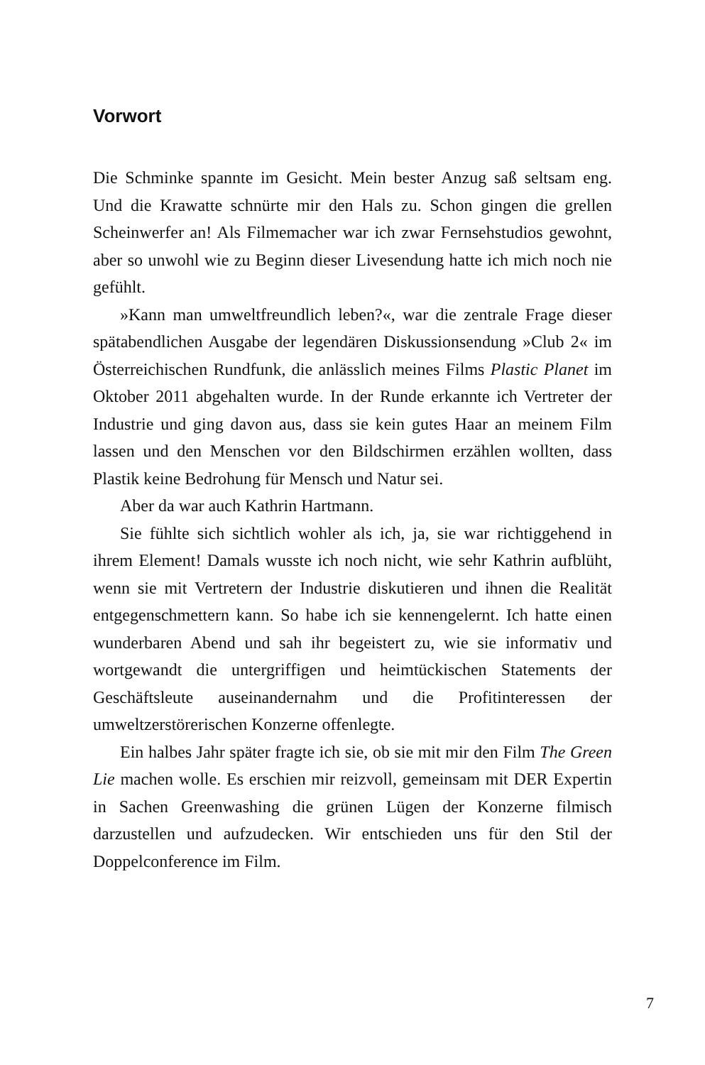Vorwort
Die Schminke spannte im Gesicht. Mein bester Anzug saß seltsam eng. Und die Krawatte schnürte mir den Hals zu. Schon gingen die grellen Scheinwerfer an! Als Filmemacher war ich zwar Fernsehstudios gewohnt, aber so unwohl wie zu Beginn dieser Livesendung hatte ich mich noch nie gefühlt.
»Kann man umweltfreundlich leben?«, war die zentrale Frage dieser spätabendlichen Ausgabe der legendären Diskussionsendung »Club 2« im Österreichischen Rundfunk, die anlässlich meines Films Plastic Planet im Oktober 2011 abgehalten wurde. In der Runde erkannte ich Vertreter der Industrie und ging davon aus, dass sie kein gutes Haar an meinem Film lassen und den Menschen vor den Bildschirmen erzählen wollten, dass Plastik keine Bedrohung für Mensch und Natur sei.
Aber da war auch Kathrin Hartmann.
Sie fühlte sich sichtlich wohler als ich, ja, sie war richtiggehend in ihrem Element! Damals wusste ich noch nicht, wie sehr Kathrin aufblüht, wenn sie mit Vertretern der Industrie diskutieren und ihnen die Realität entgegenschmettern kann. So habe ich sie kennengelernt. Ich hatte einen wunderbaren Abend und sah ihr begeistert zu, wie sie informativ und wortgewandt die untergriffigen und heimtückischen Statements der Geschäftsleute auseinandernahm und die Profitinteressen der umweltzerstörerischen Konzerne offenlegte.
Ein halbes Jahr später fragte ich sie, ob sie mit mir den Film The Green Lie machen wolle. Es erschien mir reizvoll, gemeinsam mit DER Expertin in Sachen Greenwashing die grünen Lügen der Konzerne filmisch darzustellen und aufzudecken. Wir entschieden uns für den Stil der Doppelconference im Film.
7